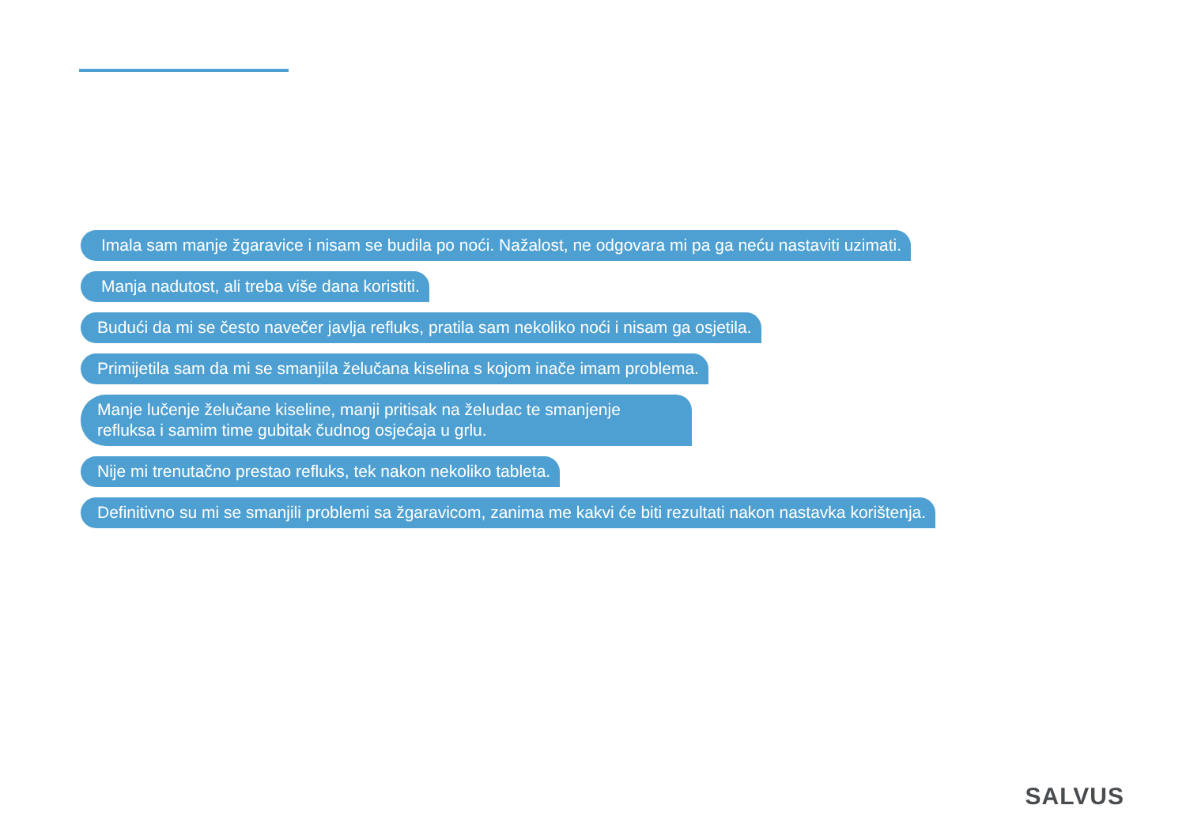Imala sam manje žgaravice i nisam se budila po noći. Nažalost, ne odgovara mi pa ga neću nastaviti uzimati.
Manja nadutost, ali treba više dana koristiti.
Budući da mi se često navečer javlja refluks, pratila sam nekoliko noći i nisam ga osjetila.
Primijetila sam da mi se smanjila želučana kiselina s kojom inače imam problema.
Manje lučenje želučane kiseline, manji pritisak na želudac te smanjenje refluksa i samim time gubitak čudnog osjećaja u grlu.
Nije mi trenutačno prestao refluks, tek nakon nekoliko tableta.
Definitivno su mi se smanjili problemi sa žgaravicom, zanima me kakvi će biti rezultati nakon nastavka korištenja.
SALVUS